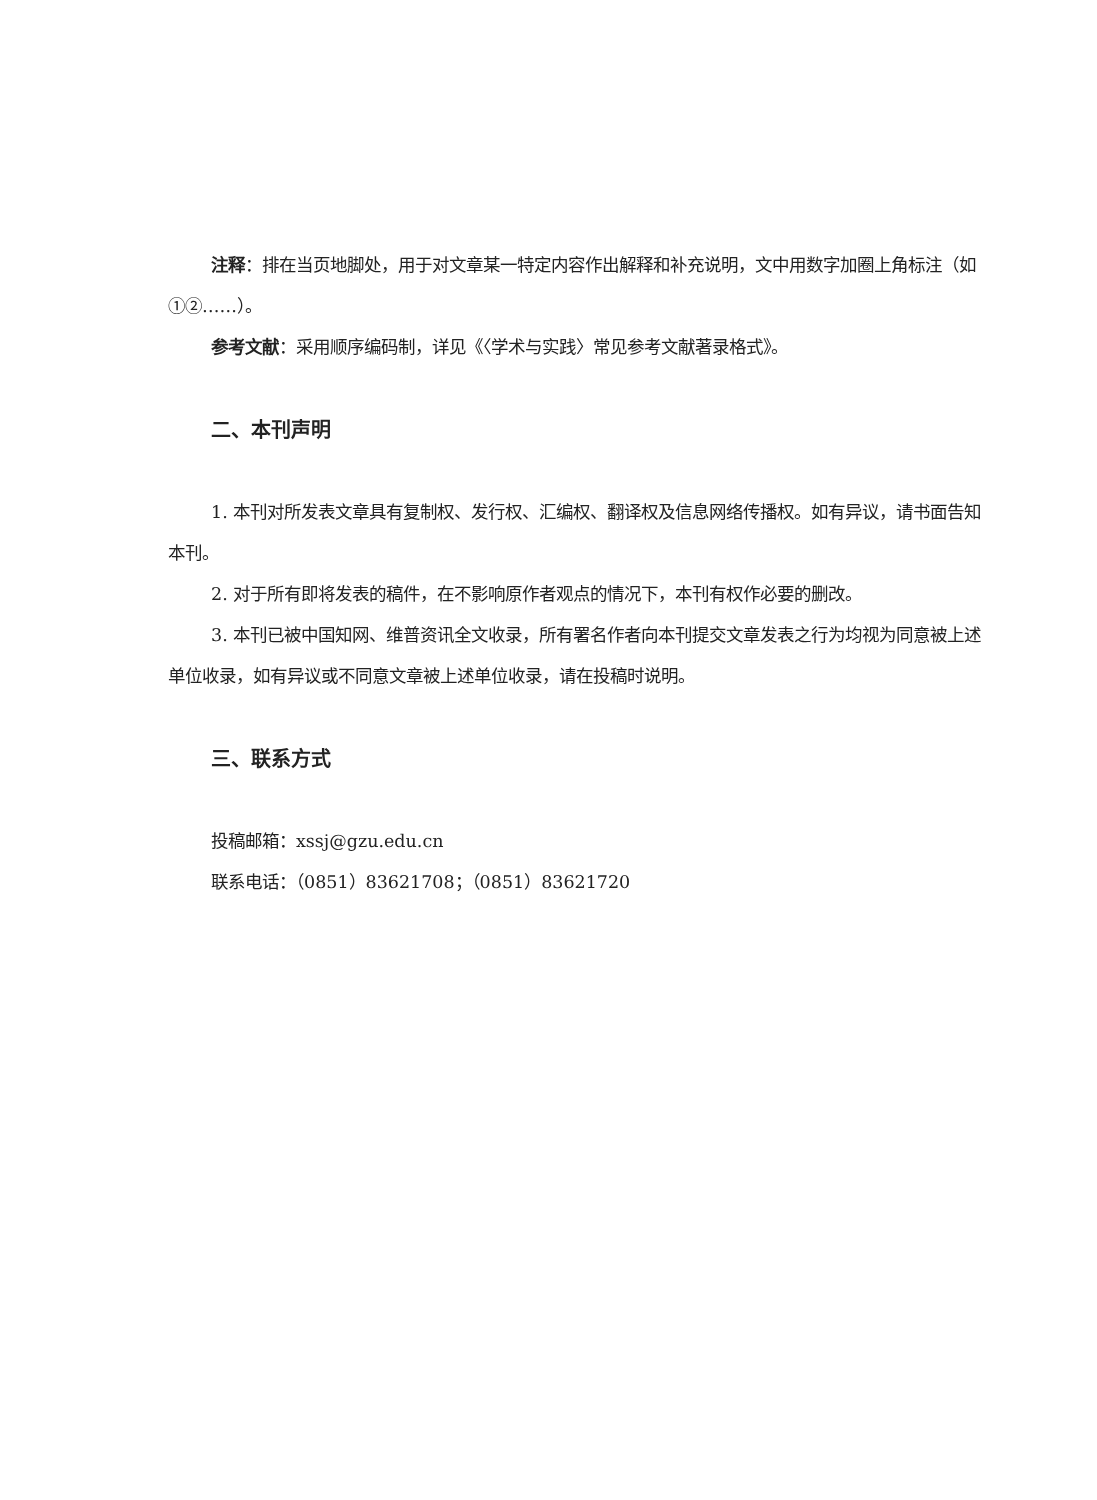注释：排在当页地脚处，用于对文章某一特定内容作出解释和补充说明，文中用数字加圈上角标注（如①②……）。
参考文献：采用顺序编码制，详见《〈学术与实践〉常见参考文献著录格式》。
二、本刊声明
1. 本刊对所发表文章具有复制权、发行权、汇编权、翻译权及信息网络传播权。如有异议，请书面告知本刊。
2. 对于所有即将发表的稿件，在不影响原作者观点的情况下，本刊有权作必要的删改。
3. 本刊已被中国知网、维普资讯全文收录，所有署名作者向本刊提交文章发表之行为均视为同意被上述单位收录，如有异议或不同意文章被上述单位收录，请在投稿时说明。
三、联系方式
投稿邮箱：xssj@gzu.edu.cn
联系电话：（0851）83621708；（0851）83621720